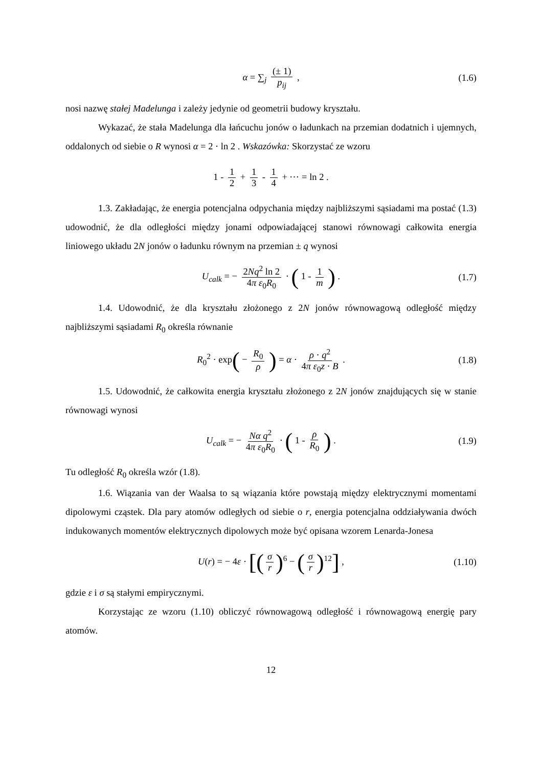α = ∑<sub>j</sub> (± 1) p<sub>ij</sub> , (1.6)
nosi nazwę stałej Madelunga i zależy jedynie od geometrii budowy kryształu.
Wykazać, że stała Madelunga dla łańcuchu jonów o ładunkach na przemian dodatnich i ujemnych, oddalonych od siebie o R wynosi α = 2 · ln 2 . Wskazówka: Skorzystać ze wzoru
1 - 1 2 + 1 3 - 1 4 + ⋯ = ln 2 .
1.3. Zakładając, że energia potencjalna odpychania między najbliższymi sąsiadami ma postać (1.3) udowodnić, że dla odległości między jonami odpowiadającej stanowi równowagi całkowita energia liniowego układu 2N jonów o ładunku równym na przemian ± q wynosi
U<sub>calk</sub> = − 2Nq<sup>2</sup> ln 2 4π ε<sub>0</sub>R<sub>0</sub> · ( 1 - 1 m ) . (1.7)
1.4. Udowodnić, że dla kryształu złożonego z 2N jonów równowagową odległość między najbliższymi sąsiadami R<sub>0</sub> określa równanie
R<sub>0</sub><sup>2</sup> · exp( − R<sub>0</sub> ρ ) = α · ρ · q<sup>2</sup> 4π ε<sub>0</sub>z · B . (1.8)
1.5. Udowodnić, że całkowita energia kryształu złożonego z 2N jonów znajdujących się w stanie równowagi wynosi
U<sub>calk</sub> = − Nα q<sup>2</sup> 4π ε<sub>0</sub>R<sub>0</sub> · ( 1 - ρ R<sub>0</sub> ) . (1.9)
Tu odległość R<sub>0</sub> określa wzór (1.8).
1.6. Wiązania van der Waalsa to są wiązania które powstają między elektrycznymi momentami dipolowymi cząstek. Dla pary atomów odległych od siebie o r, energia potencjalna oddziaływania dwóch indukowanych momentów elektrycznych dipolowych może być opisana wzorem Lenarda-Jonesa
U(r) = − 4ε · [(σ r)<sup>6</sup> − (σ r)<sup>12</sup>] , (1.10)
gdzie ε i σ są stałymi empirycznymi.
Korzystając ze wzoru (1.10) obliczyć równowagową odległość i równowagową energię pary atomów.
12